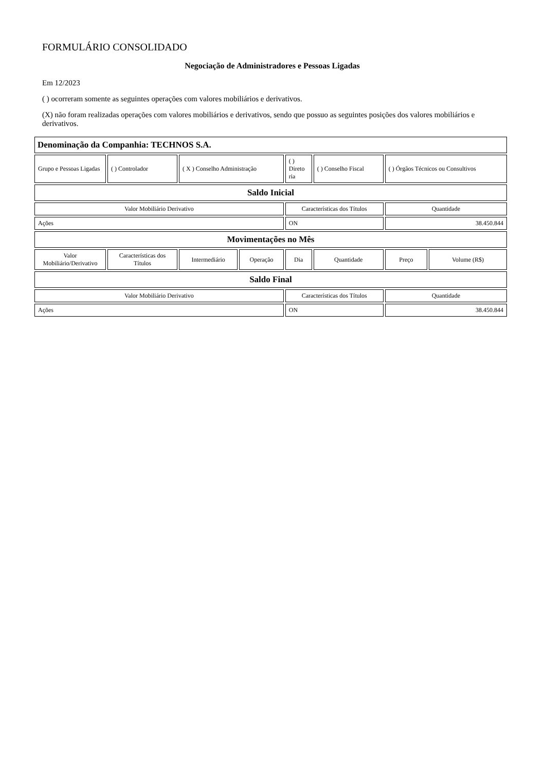FORMULÁRIO CONSOLIDADO
Negociação de Administradores e Pessoas Ligadas
Em 12/2023
( ) ocorreram somente as seguintes operações com valores mobiliários e derivativos.
(X) não foram realizadas operações com valores mobiliários e derivativos, sendo que possuo as seguintes posições dos valores mobiliários e derivativos.
| Denominação da Companhia: TECHNOS S.A. | | | | | | | |
| --- | --- | --- | --- | --- | --- | --- | --- |
| Grupo e Pessoas Ligadas | ( ) Controlador | ( X ) Conselho Administração | | ( ) Direto ria | ( ) Conselho Fiscal | ( ) Órgãos Técnicos ou Consultivos | |
| Saldo Inicial | | | | | | | |
| Valor Mobiliário Derivativo | | | | Características dos Títulos | | Quantidade | |
| Ações | | | | ON | | 38.450.844 | |
| Movimentações no Mês | | | | | | | |
| Valor Mobiliário/Derivativo | Características dos Títulos | Intermediário | Operação | Dia | Quantidade | Preço | Volume (R$) |
| Saldo Final | | | | | | | |
| Valor Mobiliário Derivativo | | | | Características dos Títulos | | Quantidade | |
| Ações | | | | ON | | 38.450.844 | |